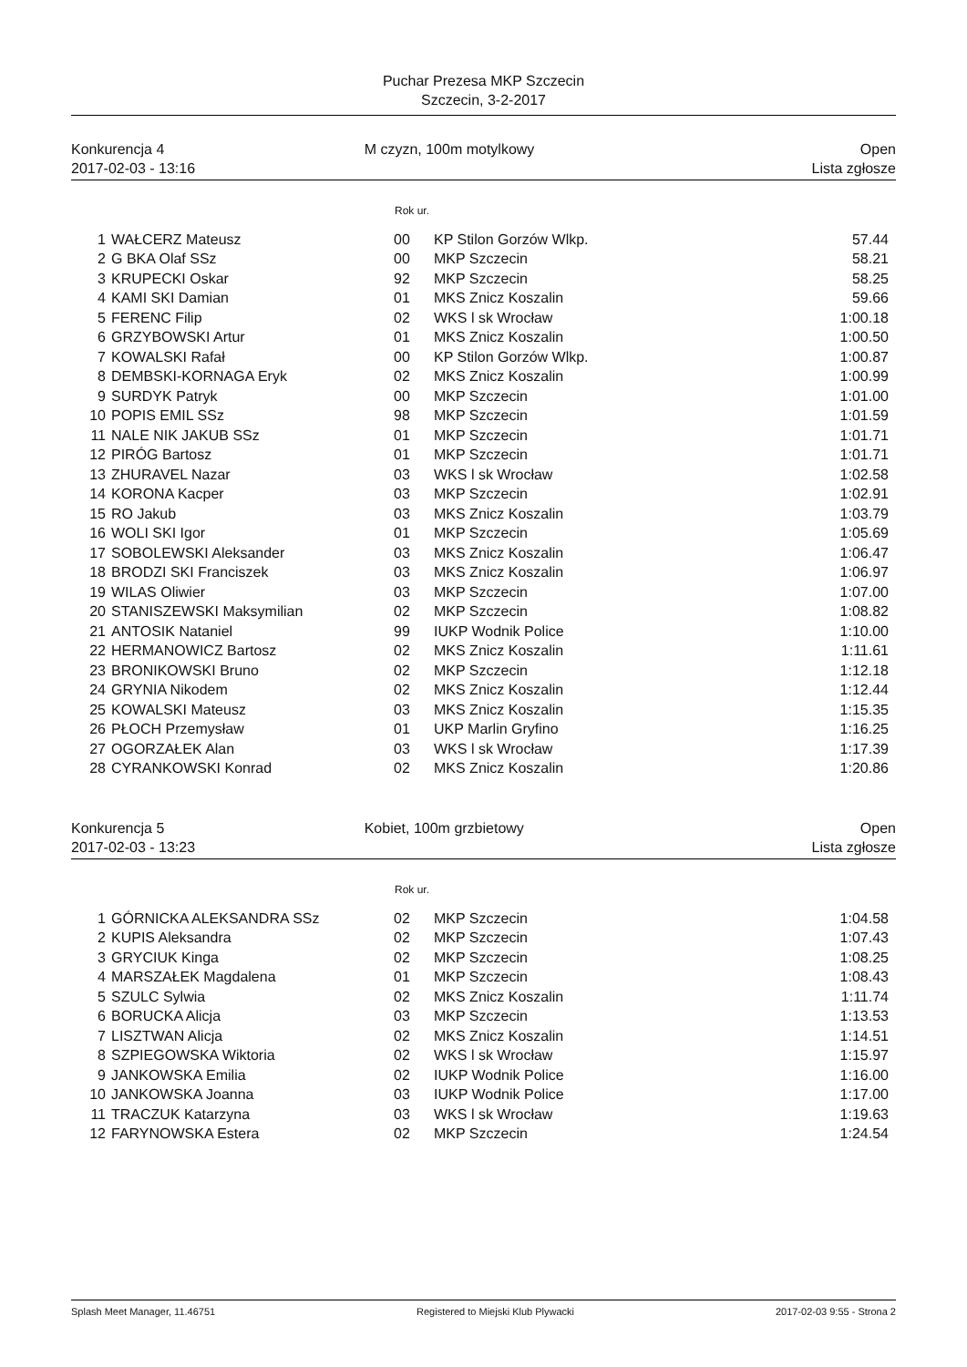Puchar Prezesa MKP Szczecin
Szczecin, 3-2-2017
Konkurencja 4
2017-02-03 - 13:16
M czyzn, 100m motylkowy
Open
Lista zgłosze
Rok ur.
| 1 | WAŁCERZ Mateusz | 00 | KP Stilon Gorzów Wlkp. | 57.44 |
| 2 | G BKA Olaf SSz | 00 | MKP Szczecin | 58.21 |
| 3 | KRUPECKI Oskar | 92 | MKP Szczecin | 58.25 |
| 4 | KAMI SKI Damian | 01 | MKS Znicz Koszalin | 59.66 |
| 5 | FERENC Filip | 02 | WKS l sk Wrocław | 1:00.18 |
| 6 | GRZYBOWSKI Artur | 01 | MKS Znicz Koszalin | 1:00.50 |
| 7 | KOWALSKI Rafał | 00 | KP Stilon Gorzów Wlkp. | 1:00.87 |
| 8 | DEMBSKI-KORNAGA Eryk | 02 | MKS Znicz Koszalin | 1:00.99 |
| 9 | SURDYK Patryk | 00 | MKP Szczecin | 1:01.00 |
| 10 | POPIS EMIL SSz | 98 | MKP Szczecin | 1:01.59 |
| 11 | NALE NIK JAKUB SSz | 01 | MKP Szczecin | 1:01.71 |
| 12 | PIRÓG Bartosz | 01 | MKP Szczecin | 1:01.71 |
| 13 | ZHURAVEL Nazar | 03 | WKS l sk Wrocław | 1:02.58 |
| 14 | KORONA Kacper | 03 | MKP Szczecin | 1:02.91 |
| 15 | RO Jakub | 03 | MKS Znicz Koszalin | 1:03.79 |
| 16 | WOLI SKI Igor | 01 | MKP Szczecin | 1:05.69 |
| 17 | SOBOLEWSKI Aleksander | 03 | MKS Znicz Koszalin | 1:06.47 |
| 18 | BRODZI SKI Franciszek | 03 | MKS Znicz Koszalin | 1:06.97 |
| 19 | WILAS Oliwier | 03 | MKP Szczecin | 1:07.00 |
| 20 | STANISZEWSKI Maksymilian | 02 | MKP Szczecin | 1:08.82 |
| 21 | ANTOSIK Nataniel | 99 | IUKP Wodnik Police | 1:10.00 |
| 22 | HERMANOWICZ Bartosz | 02 | MKS Znicz Koszalin | 1:11.61 |
| 23 | BRONIKOWSKI Bruno | 02 | MKP Szczecin | 1:12.18 |
| 24 | GRYNIA Nikodem | 02 | MKS Znicz Koszalin | 1:12.44 |
| 25 | KOWALSKI Mateusz | 03 | MKS Znicz Koszalin | 1:15.35 |
| 26 | PŁOCH Przemysław | 01 | UKP Marlin Gryfino | 1:16.25 |
| 27 | OGORZAŁEK Alan | 03 | WKS l sk Wrocław | 1:17.39 |
| 28 | CYRANKOWSKI Konrad | 02 | MKS Znicz Koszalin | 1:20.86 |
Konkurencja 5
2017-02-03 - 13:23
Kobiet, 100m grzbietowy
Open
Lista zgłosze
Rok ur.
| 1 | GÓRNICKA ALEKSANDRA SSz | 02 | MKP Szczecin | 1:04.58 |
| 2 | KUPIS Aleksandra | 02 | MKP Szczecin | 1:07.43 |
| 3 | GRYCIUK Kinga | 02 | MKP Szczecin | 1:08.25 |
| 4 | MARSZAŁEK Magdalena | 01 | MKP Szczecin | 1:08.43 |
| 5 | SZULC Sylwia | 02 | MKS Znicz Koszalin | 1:11.74 |
| 6 | BORUCKA Alicja | 03 | MKP Szczecin | 1:13.53 |
| 7 | LISZTWAN Alicja | 02 | MKS Znicz Koszalin | 1:14.51 |
| 8 | SZPIEGOWSKA Wiktoria | 02 | WKS l sk Wrocław | 1:15.97 |
| 9 | JANKOWSKA Emilia | 02 | IUKP Wodnik Police | 1:16.00 |
| 10 | JANKOWSKA Joanna | 03 | IUKP Wodnik Police | 1:17.00 |
| 11 | TRACZUK Katarzyna | 03 | WKS l sk Wrocław | 1:19.63 |
| 12 | FARYNOWSKA Estera | 02 | MKP Szczecin | 1:24.54 |
Splash Meet Manager, 11.46751 Registered to Miejski Klub Plywacki 2017-02-03 9:55 - Strona 2